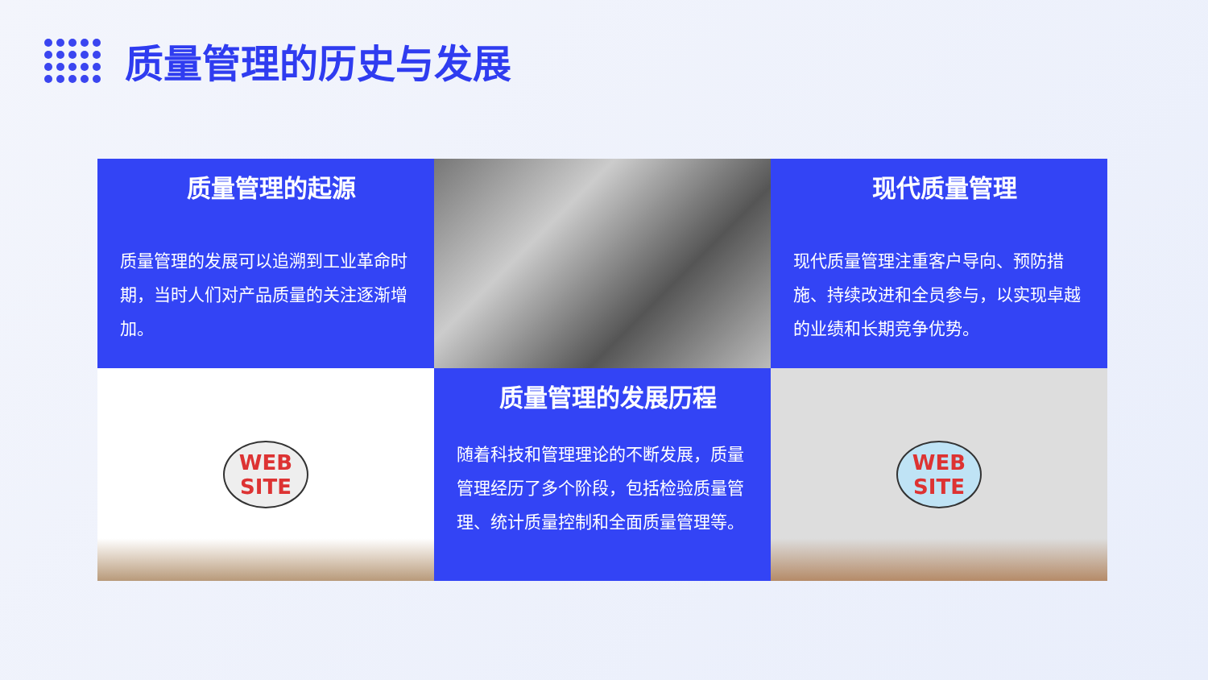质量管理的历史与发展
质量管理的起源
质量管理的发展可以追溯到工业革命时期，当时人们对产品质量的关注逐渐增加。
现代质量管理
现代质量管理注重客户导向、预防措施、持续改进和全员参与，以实现卓越的业绩和长期竞争优势。
WEB
SITE
质量管理的发展历程
随着科技和管理理论的不断发展，质量管理经历了多个阶段，包括检验质量管理、统计质量控制和全面质量管理等。
WEB
SITE